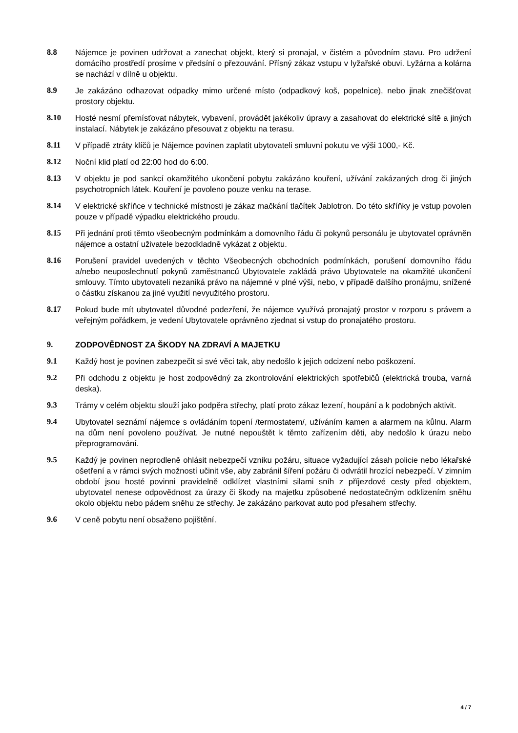8.8 Nájemce je povinen udržovat a zanechat objekt, který si pronajal, v čistém a původním stavu. Pro udržení domácího prostředí prosíme v předsíní o přezouvání. Přísný zákaz vstupu v lyžařské obuvi. Lyžárna a kolárna se nachází v dílně u objektu.
8.9 Je zakázáno odhazovat odpadky mimo určené místo (odpadkový koš, popelnice), nebo jinak znečišťovat prostory objektu.
8.10 Hosté nesmí přemísťovat nábytek, vybavení, provádět jakékoliv úpravy a zasahovat do elektrické sítě a jiných instalací. Nábytek je zakázáno přesouvat z objektu na terasu.
8.11 V případě ztráty klíčů je Nájemce povinen zaplatit ubytovateli smluvní pokutu ve výši 1000,- Kč.
8.12 Noční klid platí od 22:00 hod do 6:00.
8.13 V objektu je pod sankcí okamžitého ukončení pobytu zakázáno kouření, užívání zakázaných drog či jiných psychotropních látek. Kouření je povoleno pouze venku na terase.
8.14 V elektrické skříňce v technické místnosti je zákaz mačkání tlačítek Jablotron. Do této skříňky je vstup povolen pouze v případě výpadku elektrického proudu.
8.15 Při jednání proti těmto všeobecným podmínkám a domovního řádu či pokynů personálu je ubytovatel oprávněn nájemce a ostatní uživatele bezodkladně vykázat z objektu.
8.16 Porušení pravidel uvedených v těchto Všeobecných obchodních podmínkách, porušení domovního řádu a/nebo neuposlechnutí pokynů zaměstnanců Ubytovatele zakládá právo Ubytovatele na okamžité ukončení smlouvy. Tímto ubytovateli nezaniká právo na nájemné v plné výši, nebo, v případě dalšího pronájmu, snížené o částku získanou za jiné využití nevyužitého prostoru.
8.17 Pokud bude mít ubytovatel důvodné podezření, že nájemce využívá pronajatý prostor v rozporu s právem a veřejným pořádkem, je vedení Ubytovatele oprávněno zjednat si vstup do pronajatého prostoru.
9. ZODPOVĚDNOST ZA ŠKODY NA ZDRAVÍ A MAJETKU
9.1 Každý host je povinen zabezpečit si své věci tak, aby nedošlo k jejich odcizení nebo poškození.
9.2 Při odchodu z objektu je host zodpovědný za zkontrolování elektrických spotřebičů (elektrická trouba, varná deska).
9.3 Trámy v celém objektu slouží jako podpěra střechy, platí proto zákaz lezení, houpání a k podobných aktivit.
9.4 Ubytovatel seznámí nájemce s ovládáním topení /termostatem/, užíváním kamen a alarmem na kůlnu. Alarm na dům není povoleno používat. Je nutné nepouštět k těmto zařízením děti, aby nedošlo k úrazu nebo přeprogramování.
9.5 Každý je povinen neprodleně ohlásit nebezpečí vzniku požáru, situace vyžadující zásah policie nebo lékařské ošetření a v rámci svých možností učinit vše, aby zabránil šíření požáru či odvrátil hrozící nebezpečí. V zimním období jsou hosté povinni pravidelně odklízet vlastními silami sníh z příjezdové cesty před objektem, ubytovatel nenese odpovědnost za úrazy či škody na majetku způsobené nedostatečným odklizením sněhu okolo objektu nebo pádem sněhu ze střechy. Je zakázáno parkovat auto pod přesahem střechy.
9.6 V ceně pobytu není obsaženo pojištění.
4 / 7